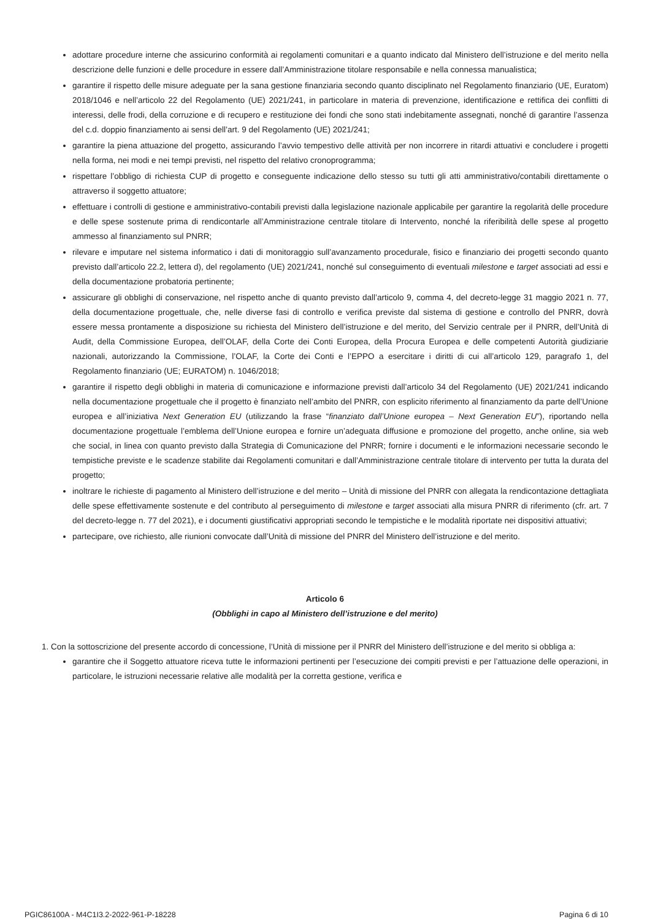adottare procedure interne che assicurino conformità ai regolamenti comunitari e a quanto indicato dal Ministero dell’istruzione e del merito nella descrizione delle funzioni e delle procedure in essere dall’Amministrazione titolare responsabile e nella connessa manualistica;
garantire il rispetto delle misure adeguate per la sana gestione finanziaria secondo quanto disciplinato nel Regolamento finanziario (UE, Euratom) 2018/1046 e nell’articolo 22 del Regolamento (UE) 2021/241, in particolare in materia di prevenzione, identificazione e rettifica dei conflitti di interessi, delle frodi, della corruzione e di recupero e restituzione dei fondi che sono stati indebitamente assegnati, nonché di garantire l’assenza del c.d. doppio finanziamento ai sensi dell’art. 9 del Regolamento (UE) 2021/241;
garantire la piena attuazione del progetto, assicurando l’avvio tempestivo delle attività per non incorrere in ritardi attuativi e concludere i progetti nella forma, nei modi e nei tempi previsti, nel rispetto del relativo cronoprogramma;
rispettare l’obbligo di richiesta CUP di progetto e conseguente indicazione dello stesso su tutti gli atti amministrativo/contabili direttamente o attraverso il soggetto attuatore;
effettuare i controlli di gestione e amministrativo-contabili previsti dalla legislazione nazionale applicabile per garantire la regolarità delle procedure e delle spese sostenute prima di rendicontarle all’Amministrazione centrale titolare di Intervento, nonché la riferibilità delle spese al progetto ammesso al finanziamento sul PNRR;
rilevare e imputare nel sistema informatico i dati di monitoraggio sull’avanzamento procedurale, fisico e finanziario dei progetti secondo quanto previsto dall’articolo 22.2, lettera d), del regolamento (UE) 2021/241, nonché sul conseguimento di eventuali milestone e target associati ad essi e della documentazione probatoria pertinente;
assicurare gli obblighi di conservazione, nel rispetto anche di quanto previsto dall’articolo 9, comma 4, del decreto-legge 31 maggio 2021 n. 77, della documentazione progettuale, che, nelle diverse fasi di controllo e verifica previste dal sistema di gestione e controllo del PNRR, dovrà essere messa prontamente a disposizione su richiesta del Ministero dell’istruzione e del merito, del Servizio centrale per il PNRR, dell’Unità di Audit, della Commissione Europea, dell’OLAF, della Corte dei Conti Europea, della Procura Europea e delle competenti Autorità giudiziarie nazionali, autorizzando la Commissione, l’OLAF, la Corte dei Conti e l’EPPO a esercitare i diritti di cui all’articolo 129, paragrafo 1, del Regolamento finanziario (UE; EURATOM) n. 1046/2018;
garantire il rispetto degli obblighi in materia di comunicazione e informazione previsti dall’articolo 34 del Regolamento (UE) 2021/241 indicando nella documentazione progettuale che il progetto è finanziato nell’ambito del PNRR, con esplicito riferimento al finanziamento da parte dell’Unione europea e all’iniziativa Next Generation EU (utilizzando la frase “finanziato dall’Unione europea – Next Generation EU”), riportando nella documentazione progettuale l’emblema dell’Unione europea e fornire un’adeguata diffusione e promozione del progetto, anche online, sia web che social, in linea con quanto previsto dalla Strategia di Comunicazione del PNRR; fornire i documenti e le informazioni necessarie secondo le tempistiche previste e le scadenze stabilite dai Regolamenti comunitari e dall’Amministrazione centrale titolare di intervento per tutta la durata del progetto;
inoltrare le richieste di pagamento al Ministero dell’istruzione e del merito – Unità di missione del PNRR con allegata la rendicontazione dettagliata delle spese effettivamente sostenute e del contributo al perseguimento di milestone e target associati alla misura PNRR di riferimento (cfr. art. 7 del decreto-legge n. 77 del 2021), e i documenti giustificativi appropriati secondo le tempistiche e le modalità riportate nei dispositivi attuativi;
partecipare, ove richiesto, alle riunioni convocate dall’Unità di missione del PNRR del Ministero dell’istruzione e del merito.
Articolo 6
(Obblighi in capo al Ministero dell’istruzione e del merito)
1. Con la sottoscrizione del presente accordo di concessione, l’Unità di missione per il PNRR del Ministero dell’istruzione e del merito si obbliga a:
garantire che il Soggetto attuatore riceva tutte le informazioni pertinenti per l’esecuzione dei compiti previsti e per l’attuazione delle operazioni, in particolare, le istruzioni necessarie relative alle modalità per la corretta gestione, verifica e
PGIC86100A - M4C1I3.2-2022-961-P-18228 Pagina 6 di 10